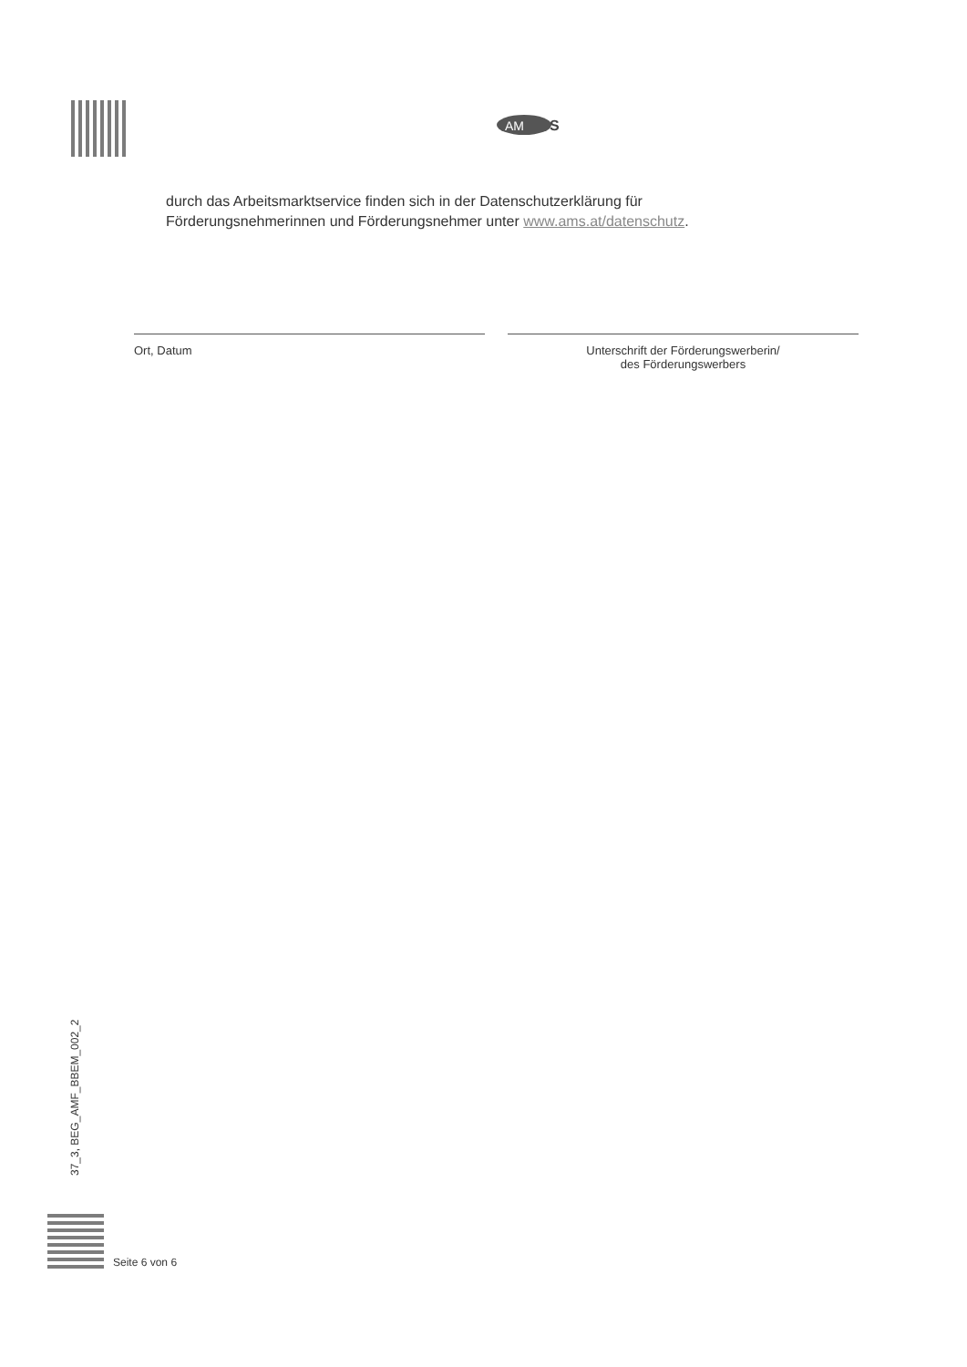AM
S
durch das Arbeitsmarktservice finden sich in der Datenschutzerklärung für
Förderungsnehmerinnen und Förderungsnehmer unter www.ams.at/datenschutz.
Ort, Datum Unterschrift der Förderungswerberin/
des Förderungswerbers
37_3, BEG_AMF_BBEM_002_2
Seite 6 von 6